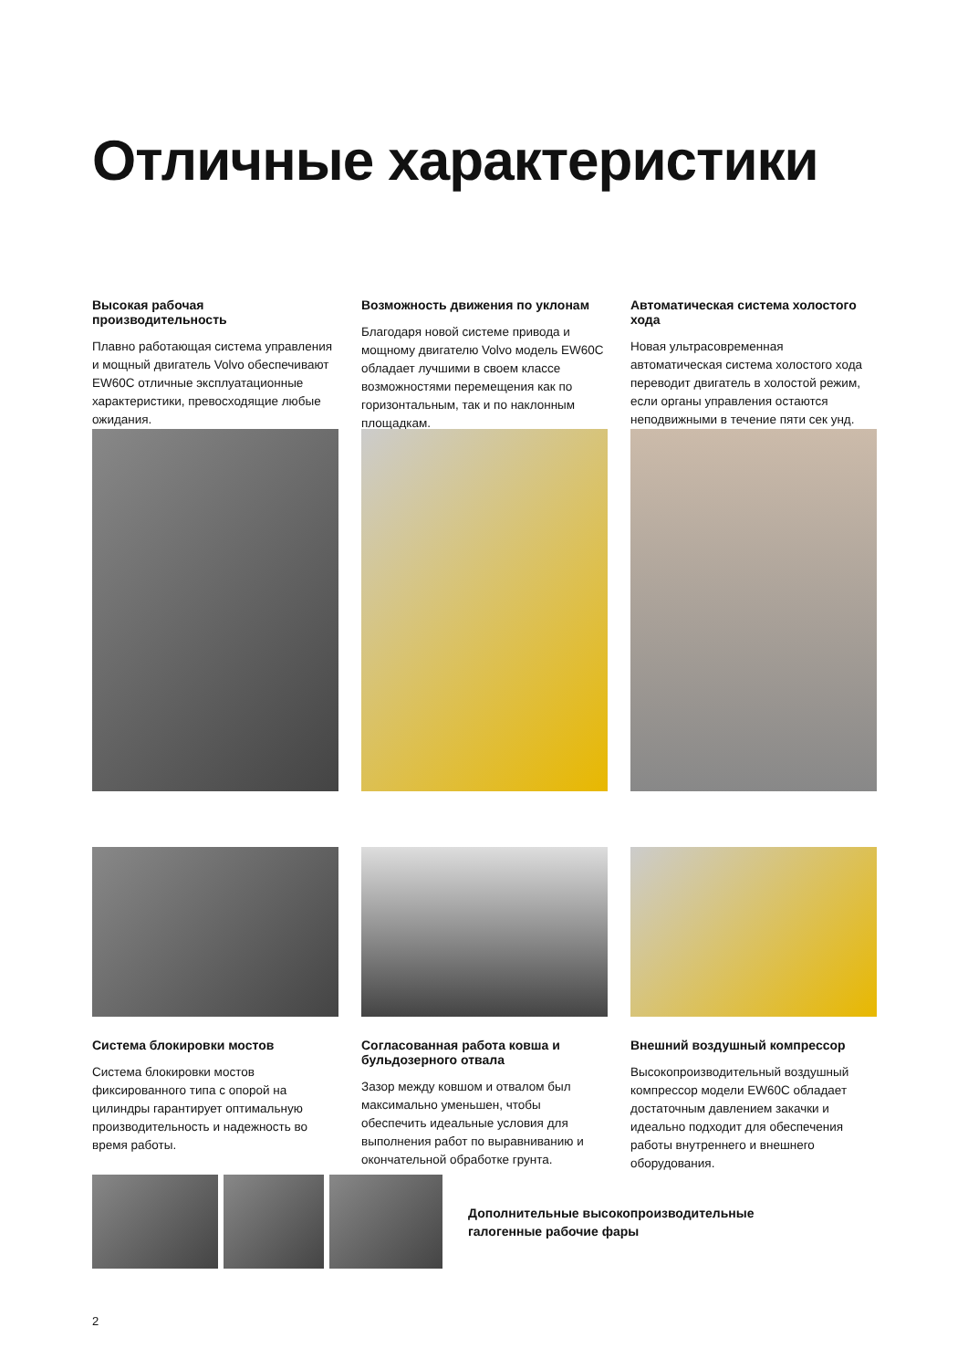Отличные характеристики
Высокая рабочая производительность
Плавно работающая система управления и мощный двигатель Volvo обеспечивают EW60C отличные эксплуатационные характеристики, превосходящие любые ожидания.
Возможность движения по уклонам
Благодаря новой системе привода и мощному двигателю Volvo модель EW60C обладает лучшими в своем классе возможностями перемещения как по горизонтальным, так и по наклонным площадкам.
Автоматическая система холостого хода
Новая ультрасовременная автоматическая система холостого хода переводит двигатель в холостой режим, если органы управления остаются неподвижными в течение пяти сек унд.
Система блокировки мостов
Система блокировки мостов фиксированного типа с опорой на цилиндры гарантирует оптимальную производительность и надежность во время работы.
Согласованная работа ковша и бульдозерного отвала
Зазор между ковшом и отвалом был максимально уменьшен, чтобы обеспечить идеальные условия для выполнения работ по выравниванию и окончательной обработке грунта.
Внешний воздушный компрессор
Высокопроизводительный воздушный компрессор модели EW60C обладает достаточным давлением закачки и идеально подходит для обеспечения работы внутреннего и внешнего оборудования.
Дополнительные высокопроизводительные
галогенные рабочие фары
2